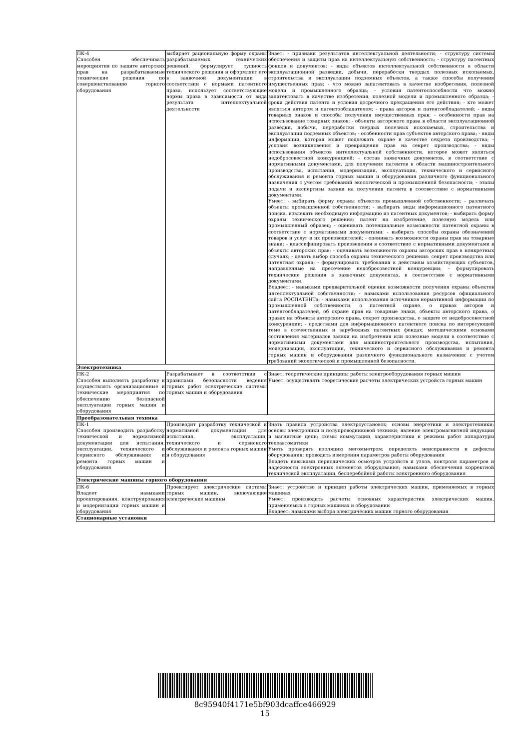| ПК-4 Способен обеспечивать мероприятия по защите авторских прав на разрабатываемые технические решения по совершенствованию горного оборудования | выбирает рациональную форму охраны разрабатываемых технических решений, формулирует сущность технического решения и оформляет его в заявочной документации в соответствии с нормами патентного права, использует соответствующие нормы права в зависимости от вида результата интеллектуальной деятельности | Знает: - признаки результатов интеллектуальной деятельности; - структуру системы обеспечения и защиты прав на интеллектуальную собственность; - структуру патентных фондов и документов; - виды объектов интеллектуальной собственности в области эксплуатационной разведки, добычи, переработки твердых полезных ископаемых, строительства и эксплуатации подземных объектов, а также способы получения имущественных прав; - что можно запатентовать в качестве изобретения, полезной модели и промышленного образца; - условия патентоспособности что можно запатентовать в качестве изобретения, полезной модели и промышленного образца; - сроки действия патента и условия досрочного прекращения его действия; - кто может являться автором и патентообладателем; - права авторов и патентообладателей; - виды товарных знаков и способы получения имущественных прав; - особенности прав на использование товарных знаков; - объекты авторского права в области эксплуатационной разведки, добычи, переработки твердых полезных ископаемых, строительства и эксплуатации подземных объектов; - особенности прав субъектов авторского права; - виды информации, которая может подлежать охране в качестве секрета производства; - условия возникновения и прекращения прав на секрет производства; - виды использования объектов интеллектуальной собственности, которое может являться недобросовестной конкуренцией; - состав заявочных документов, в соответствие с нормативными документами, для получения патентов в области машиностроительного производства, испытания, модернизации, эксплуатации, технического и сервисного обслуживания и ремонта горных машин и оборудования различного функционального назначения с учетом требований экологической и промышленной безопасности; - этапы подачи и экспертизы заявки на получения патента в соответствие с нормативными документами. Умеет: - выбирать форму охраны объектов промышленной собственности; - различать объекты промышленной собственности; - выбирать виды информационного патентного поиска, извлекать необходимую информацию из патентных документов; - выбирать форму охраны технического решения: патент на изобретение, полезную модель или промышленный образец; - оценивать потенциальные возможности патентной охраны в соответствие с нормативными документами; - выбирать способы охраны обозначений товаров и услуг и их производителей; - оценивать возможности охраны прав на товарные знаки; - классифицировать произведения в соответствие с нормативными документами в объекты авторских прав; - оценивать возможности охраны авторских прав в конкретных случаях; - делать выбор способа охраны технического решения: секрет производства или патентная охрана; - формулировать требования к действиям хозяйствующих субъектов, направленные на пресечение недобросовестной конкуренции; – формулировать технические решения в заявочных документах, в соответствие с нормативными документами. Владеет: - навыками предварительной оценки возможности получения охраны объектов интеллектуальной собственности; - навыками использования ресурсов официального сайта РОСПАТЕНТа; - навыками использования источников нормативной информации по промышленной собственности, о патентной охране, о правах авторов и патентообладателей, об охране прав на товарные знаки, объекты авторского права, о правах на объекты авторского права, секрет производства, о защите от недобросовестной конкуренции; - средствами для информационного патентного поиска по интересующей теме в отечественных и зарубежных патентных фондах; методическими основами составления материалов заявки на изобретения или полезные модели в соответствие с нормативными документами для машиностроительного производства, испытания, модернизации, эксплуатации, технического и сервисного обслуживания и ремонта горных машин и оборудования различного функционального назначения с учетом требований экологической и промышленной безопасности. |
| Электротехника | | |
| ПК-2 Способен выполнять разработку и осуществлять организационные и технические мероприятия по обеспечению безопасной эксплуатации горных машин и оборудования | Разрабатывает в соответствии с правилами безопасности ведения горных работ электрические системы горных машин и оборудования | Знает: теоретические принципы работы электрооборудования горных мишин Умеет: осуществлять теоретические расчеты электрических устройств горных машин |
| Преобразовательная техника | | |
| ПК-1 Способен производить разработку технической и нормативной документации для испытания, эксплуатации, технического и сервисного обслуживания и ремонта горных машин и оборудования | Производит разработку технической и нормативной документации для испытания, эксплуатации, технического и сервисного обслуживания и ремонта горных машин и оборудования | Знать правила устройства электроустановок; основы энергетики и электротехники; основы электроники и полупроводниковой техники; явление электромагнитной индукции и магнитные цепи; схемы коммутации, характеристики и режимы работ аппаратуры телеавтоматики Уметь проверять изоляцию мегомметром; определять неисправности и дефекты оборудования; проводить измерения параметров работы оборудования Владеть навыками периодических осмотров устройств и узлов, контроля параметров и надежности электронных элементов оборудования; навыками обеспечения корректной технической эксплуатации, бесперебойной работы электронного оборудования |
| Электрические машины горного оборудования | | |
| ПК-6 Владеет навыками проектирования, конструирования и модернизации горных машин и оборудования | Проектирует электрические системы горных машин, включающие электрические машины | Знает: устройство и принцип работы электрических машин, применяемых в горных машинах Умеет: производить расчеты основных характеристик электрических машин, применяемых в горных машинах и оборудовании Владеет: навыками выбора электрических машин горного оборудования |
| Стационарные установки | | |
8c95940f4171e5bf903dcaffce466929
15